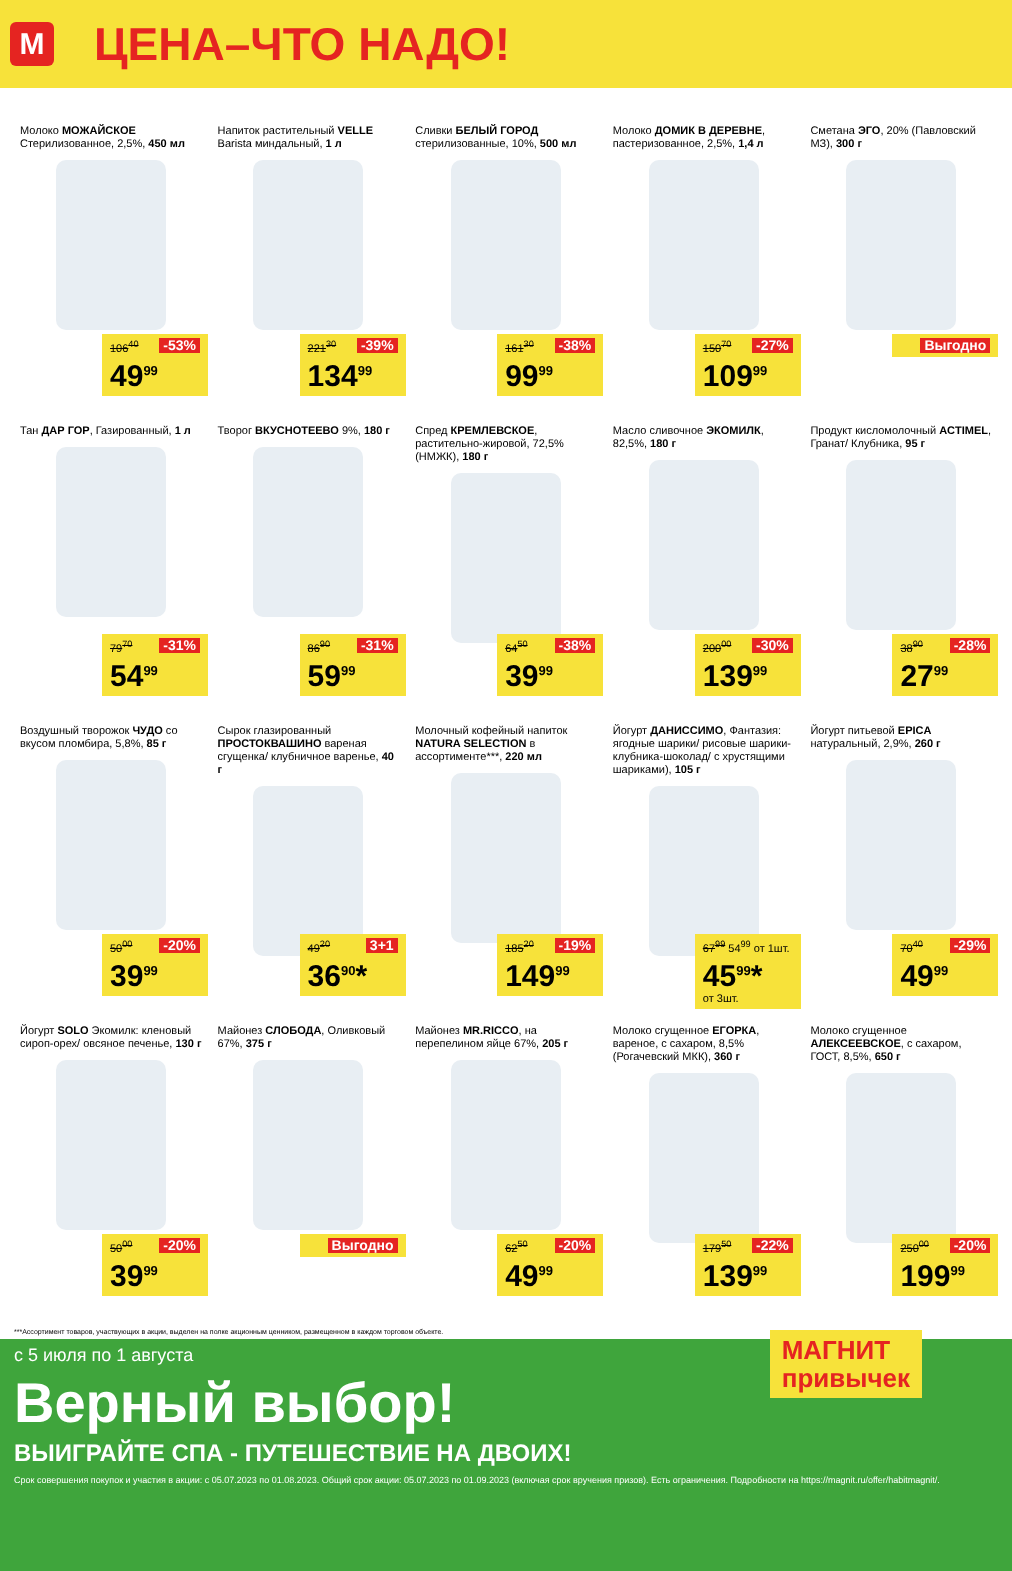М
ЦЕНА–ЧТО НАДО!
Молоко МОЖАЙСКОЕ Стерилизованное, 2,5%, 450 мл
106<sup>40</sup> -53%
49<sup>99</sup>
Напиток растительный VELLE Barista миндальный, 1 л
221<sup>30</sup> -39%
134<sup>99</sup>
Сливки БЕЛЫЙ ГОРОД стерилизованные, 10%, 500 мл
161<sup>30</sup> -38%
99<sup>99</sup>
Молоко ДОМИК В ДЕРЕВНЕ, пастеризованное, 2,5%, 1,4 л
150<sup>70</sup> -27%
109<sup>99</sup>
Сметана ЭГО, 20% (Павловский МЗ), 300 г
Выгодно
Тан ДАР ГОР, Газированный, 1 л
79<sup>70</sup> -31%
54<sup>99</sup>
Творог ВКУСНОТЕЕВО 9%, 180 г
86<sup>90</sup> -31%
59<sup>99</sup>
Спред КРЕМЛЕВСКОЕ, растительно-жировой, 72,5% (НМЖК), 180 г
64<sup>50</sup> -38%
39<sup>99</sup>
Масло сливочное ЭКОМИЛК, 82,5%, 180 г
200<sup>00</sup> -30%
139<sup>99</sup>
Продукт кисломолочный ACTIMEL, Гранат/ Клубника, 95 г
38<sup>90</sup> -28%
27<sup>99</sup>
Воздушный творожок ЧУДО со вкусом пломбира, 5,8%, 85 г
50<sup>00</sup> -20%
39<sup>99</sup>
Сырок глазированный ПРОСТОКВАШИНО вареная сгущенка/ клубничное варенье, 40 г
49<sup>20</sup> 3+1
36<sup>90</sup>*
Молочный кофейный напиток NATURA SELECTION в ассортименте***, 220 мл
185<sup>20</sup> -19%
149<sup>99</sup>
Йогурт ДАНИССИМО, Фантазия: ягодные шарики/ рисовые шарики-клубника-шоколад/ с хрустящими шариками), 105 г
67<sup>99</sup> 54<sup>99</sup> от 1шт.
45<sup>99</sup>*
от 3шт.
Йогурт питьевой EPICA натуральный, 2,9%, 260 г
70<sup>40</sup> -29%
49<sup>99</sup>
Йогурт SOLO Экомилк: кленовый сироп-орех/ овсяное печенье, 130 г
50<sup>00</sup> -20%
39<sup>99</sup>
Майонез СЛОБОДА, Оливковый 67%, 375 г
Выгодно
Майонез MR.RICCO, на перепелином яйце 67%, 205 г
62<sup>50</sup> -20%
49<sup>99</sup>
Молоко сгущенное ЕГОРКА, вареное, с сахаром, 8,5% (Рогачевский МКК), 360 г
179<sup>50</sup> -22%
139<sup>99</sup>
Молоко сгущенное АЛЕКСЕЕВСКОЕ, с сахаром, ГОСТ, 8,5%, 650 г
250<sup>00</sup> -20%
199<sup>99</sup>
***Ассортимент товаров, участвующих в акции, выделен на полке акционным ценником, размещенном в каждом торговом объекте.
с 5 июля по 1 августа
Верный выбор!
ВЫИГРАЙТЕ СПА - ПУТЕШЕСТВИЕ НА ДВОИХ!
Срок совершения покупок и участия в акции: с 05.07.2023 по 01.08.2023. Общий срок акции: 05.07.2023 по 01.09.2023 (включая срок вручения призов). Есть ограничения. Подробности на https://magnit.ru/offer/habitmagnit/.
МАГНИТ
привычек